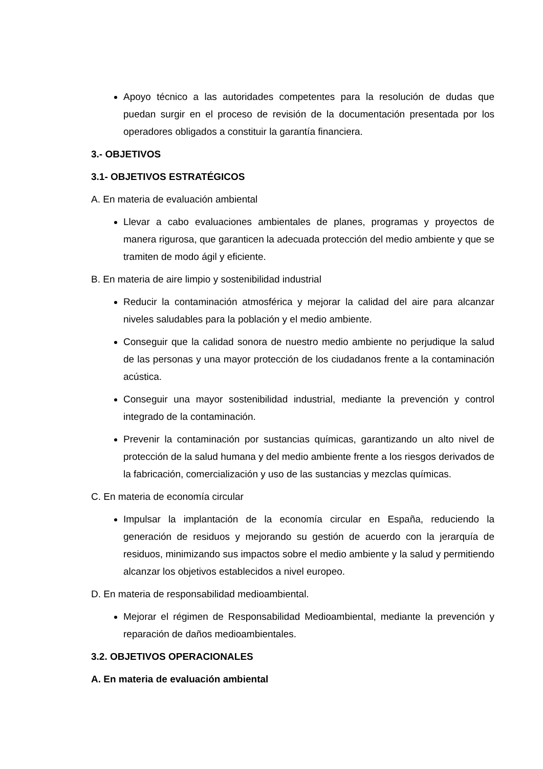Apoyo técnico a las autoridades competentes para la resolución de dudas que puedan surgir en el proceso de revisión de la documentación presentada por los operadores obligados a constituir la garantía financiera.
3.- OBJETIVOS
3.1- OBJETIVOS ESTRATÉGICOS
A. En materia de evaluación ambiental
Llevar a cabo evaluaciones ambientales de planes, programas y proyectos de manera rigurosa, que garanticen la adecuada protección del medio ambiente y que se tramiten de modo ágil y eficiente.
B. En materia de aire limpio y sostenibilidad industrial
Reducir la contaminación atmosférica y mejorar la calidad del aire para alcanzar niveles saludables para la población y el medio ambiente.
Conseguir que la calidad sonora de nuestro medio ambiente no perjudique la salud de las personas y una mayor protección de los ciudadanos frente a la contaminación acústica.
Conseguir una mayor sostenibilidad industrial, mediante la prevención y control integrado de la contaminación.
Prevenir la contaminación por sustancias químicas, garantizando un alto nivel de protección de la salud humana y del medio ambiente frente a los riesgos derivados de la fabricación, comercialización y uso de las sustancias y mezclas químicas.
C. En materia de economía circular
Impulsar la implantación de la economía circular en España, reduciendo la generación de residuos y mejorando su gestión de acuerdo con la jerarquía de residuos, minimizando sus impactos sobre el medio ambiente y la salud y permitiendo alcanzar los objetivos establecidos a nivel europeo.
D. En materia de responsabilidad medioambiental.
Mejorar el régimen de Responsabilidad Medioambiental, mediante la prevención y reparación de daños medioambientales.
3.2. OBJETIVOS OPERACIONALES
A. En materia de evaluación ambiental